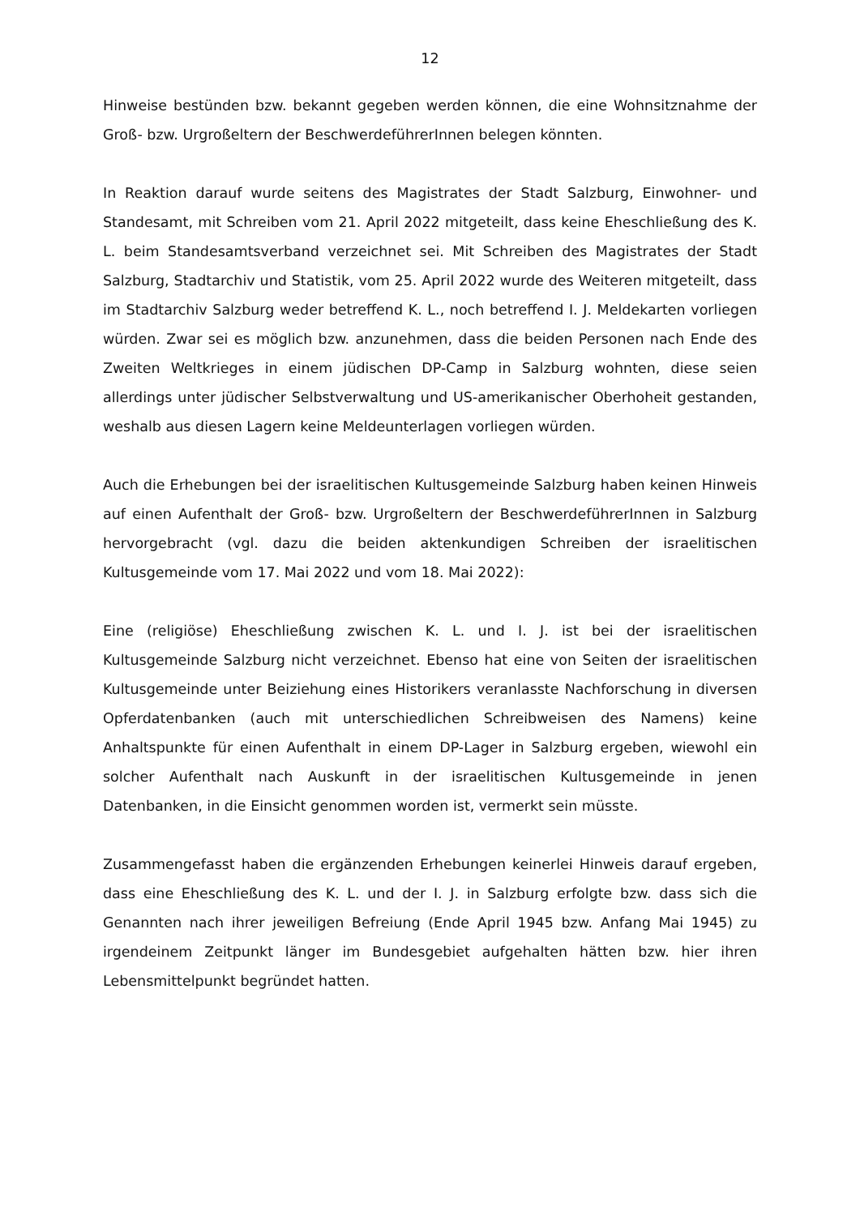12
Hinweise bestünden bzw. bekannt gegeben werden können, die eine Wohnsitznahme der Groß- bzw. Urgroßeltern der BeschwerdeführerInnen belegen könnten.
In Reaktion darauf wurde seitens des Magistrates der Stadt Salzburg, Einwohner- und Standesamt, mit Schreiben vom 21. April 2022 mitgeteilt, dass keine Eheschließung des K. L. beim Standesamtsverband verzeichnet sei. Mit Schreiben des Magistrates der Stadt Salzburg, Stadtarchiv und Statistik, vom 25. April 2022 wurde des Weiteren mitgeteilt, dass im Stadtarchiv Salzburg weder betreffend K. L., noch betreffend I. J. Meldekarten vorliegen würden. Zwar sei es möglich bzw. anzunehmen, dass die beiden Personen nach Ende des Zweiten Weltkrieges in einem jüdischen DP-Camp in Salzburg wohnten, diese seien allerdings unter jüdischer Selbstverwaltung und US-amerikanischer Oberhoheit gestanden, weshalb aus diesen Lagern keine Meldeunterlagen vorliegen würden.
Auch die Erhebungen bei der israelitischen Kultusgemeinde Salzburg haben keinen Hinweis auf einen Aufenthalt der Groß- bzw. Urgroßeltern der BeschwerdeführerInnen in Salzburg hervorgebracht (vgl. dazu die beiden aktenkundigen Schreiben der israelitischen Kultusgemeinde vom 17. Mai 2022 und vom 18. Mai 2022):
Eine (religiöse) Eheschließung zwischen K. L. und I. J. ist bei der israelitischen Kultusgemeinde Salzburg nicht verzeichnet. Ebenso hat eine von Seiten der israelitischen Kultusgemeinde unter Beiziehung eines Historikers veranlasste Nachforschung in diversen Opferdatenbanken (auch mit unterschiedlichen Schreibweisen des Namens) keine Anhaltspunkte für einen Aufenthalt in einem DP-Lager in Salzburg ergeben, wiewohl ein solcher Aufenthalt nach Auskunft in der israelitischen Kultusgemeinde in jenen Datenbanken, in die Einsicht genommen worden ist, vermerkt sein müsste.
Zusammengefasst haben die ergänzenden Erhebungen keinerlei Hinweis darauf ergeben, dass eine Eheschließung des K. L. und der I. J. in Salzburg erfolgte bzw. dass sich die Genannten nach ihrer jeweiligen Befreiung (Ende April 1945 bzw. Anfang Mai 1945) zu irgendeinem Zeitpunkt länger im Bundesgebiet aufgehalten hätten bzw. hier ihren Lebensmittelpunkt begründet hatten.